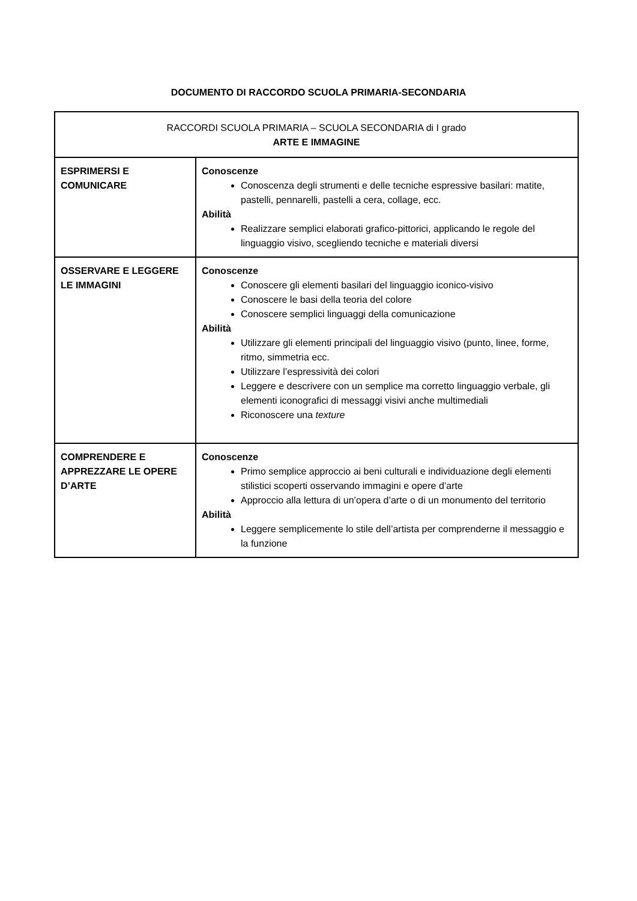DOCUMENTO DI RACCORDO SCUOLA PRIMARIA-SECONDARIA
| RACCORDI SCUOLA PRIMARIA – SCUOLA SECONDARIA di I grado ARTE E IMMAGINE | |
| ESPRIMERSI E COMUNICARE | Conoscenze Conoscenza degli strumenti e delle tecniche espressive basilari: matite, pastelli, pennarelli, pastelli a cera, collage, ecc. Abilità Realizzare semplici elaborati grafico-pittorici, applicando le regole del linguaggio visivo, scegliendo tecniche e materiali diversi |
| OSSERVARE E LEGGERE LE IMMAGINI | Conoscenze Conoscere gli elementi basilari del linguaggio iconico-visivo Conoscere le basi della teoria del colore Conoscere semplici linguaggi della comunicazione Abilità Utilizzare gli elementi principali del linguaggio visivo (punto, linee, forme, ritmo, simmetria ecc. Utilizzare l’espressività dei colori Leggere e descrivere con un semplice ma corretto linguaggio verbale, gli elementi iconografici di messaggi visivi anche multimediali Riconoscere una texture |
| COMPRENDERE E APPREZZARE LE OPERE D’ARTE | Conoscenze Primo semplice approccio ai beni culturali e individuazione degli elementi stilistici scoperti osservando immagini e opere d’arte Approccio alla lettura di un’opera d’arte o di un monumento del territorio Abilità Leggere semplicemente lo stile dell’artista per comprenderne il messaggio e la funzione |